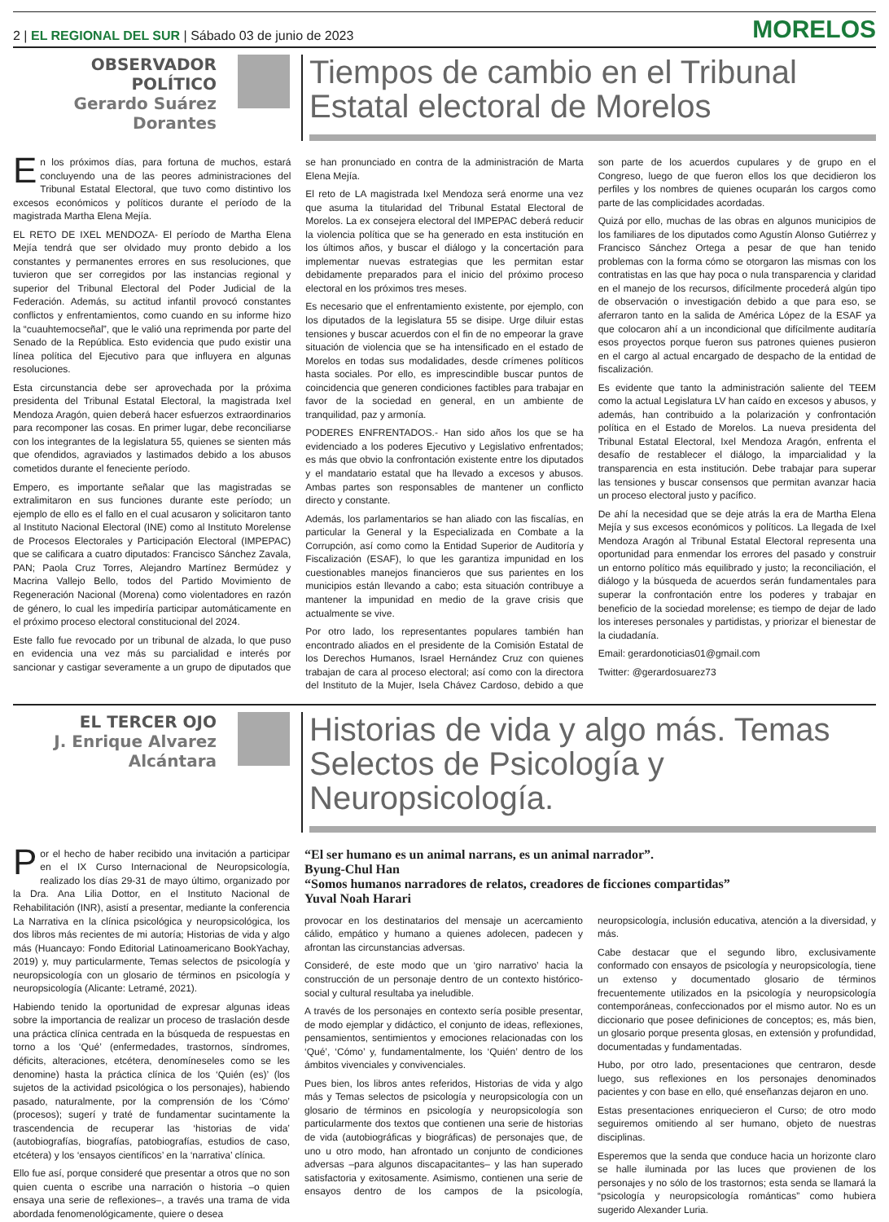2 | EL REGIONAL DEL SUR | Sábado 03 de junio de 2023
MORELOS
OBSERVADOR
POLÍTICO
Gerardo Suárez
Dorantes
Tiempos de cambio en el Tribunal Estatal electoral de Morelos
En los próximos días, para fortuna de muchos, estará concluyendo una de las peores administraciones del Tribunal Estatal Electoral, que tuvo como distintivo los excesos económicos y políticos durante el período de la magistrada Martha Elena Mejía.
EL RETO DE IXEL MENDOZA- El período de Martha Elena Mejía tendrá que ser olvidado muy pronto debido a los constantes y permanentes errores en sus resoluciones, que tuvieron que ser corregidos por las instancias regional y superior del Tribunal Electoral del Poder Judicial de la Federación. Además, su actitud infantil provocó constantes conflictos y enfrentamientos, como cuando en su informe hizo la “cuauhtemocseñal”, que le valió una reprimenda por parte del Senado de la República. Esto evidencia que pudo existir una línea política del Ejecutivo para que influyera en algunas resoluciones.
Esta circunstancia debe ser aprovechada por la próxima presidenta del Tribunal Estatal Electoral, la magistrada Ixel Mendoza Aragón, quien deberá hacer esfuerzos extraordinarios para recomponer las cosas. En primer lugar, debe reconciliarse con los integrantes de la legislatura 55, quienes se sienten más que ofendidos, agraviados y lastimados debido a los abusos cometidos durante el feneciente período.
Empero, es importante señalar que las magistradas se extralimitaron en sus funciones durante este período; un ejemplo de ello es el fallo en el cual acusaron y solicitaron tanto al Instituto Nacional Electoral (INE) como al Instituto Morelense de Procesos Electorales y Participación Electoral (IMPEPAC) que se calificara a cuatro diputados: Francisco Sánchez Zavala, PAN; Paola Cruz Torres, Alejandro Martínez Bermúdez y Macrina Vallejo Bello, todos del Partido Movimiento de Regeneración Nacional (Morena) como violentadores en razón de género, lo cual les impediría participar automáticamente en el próximo proceso electoral constitucional del 2024.
Este fallo fue revocado por un tribunal de alzada, lo que puso en evidencia una vez más su parcialidad e interés por sancionar y castigar severamente a un grupo de diputados que se han pronunciado en contra de la administración de Marta Elena Mejía.
El reto de LA magistrada Ixel Mendoza será enorme una vez que asuma la titularidad del Tribunal Estatal Electoral de Morelos. La ex consejera electoral del IMPEPAC deberá reducir la violencia política que se ha generado en esta institución en los últimos años, y buscar el diálogo y la concertación para implementar nuevas estrategias que les permitan estar debidamente preparados para el inicio del próximo proceso electoral en los próximos tres meses.
Es necesario que el enfrentamiento existente, por ejemplo, con los diputados de la legislatura 55 se disipe. Urge diluir estas tensiones y buscar acuerdos con el fin de no empeorar la grave situación de violencia que se ha intensificado en el estado de Morelos en todas sus modalidades, desde crímenes políticos hasta sociales. Por ello, es imprescindible buscar puntos de coincidencia que generen condiciones factibles para trabajar en favor de la sociedad en general, en un ambiente de tranquilidad, paz y armonía.
PODERES ENFRENTADOS.- Han sido años los que se ha evidenciado a los poderes Ejecutivo y Legislativo enfrentados; es más que obvio la confrontación existente entre los diputados y el mandatario estatal que ha llevado a excesos y abusos. Ambas partes son responsables de mantener un conflicto directo y constante.
Además, los parlamentarios se han aliado con las fiscalías, en particular la General y la Especializada en Combate a la Corrupción, así como como la Entidad Superior de Auditoría y Fiscalización (ESAF), lo que les garantiza impunidad en los cuestionables manejos financieros que sus parientes en los municipios están llevando a cabo; esta situación contribuye a mantener la impunidad en medio de la grave crisis que actualmente se vive.
Por otro lado, los representantes populares también han encontrado aliados en el presidente de la Comisión Estatal de los Derechos Humanos, Israel Hernández Cruz con quienes trabajan de cara al proceso electoral; así como con la directora del Instituto de la Mujer, Isela Chávez Cardoso, debido a que son parte de los acuerdos cupulares y de grupo en el Congreso, luego de que fueron ellos los que decidieron los perfiles y los nombres de quienes ocuparán los cargos como parte de las complicidades acordadas.
Quizá por ello, muchas de las obras en algunos municipios de los familiares de los diputados como Agustín Alonso Gutiérrez y Francisco Sánchez Ortega a pesar de que han tenido problemas con la forma cómo se otorgaron las mismas con los contratistas en las que hay poca o nula transparencia y claridad en el manejo de los recursos, difícilmente procederá algún tipo de observación o investigación debido a que para eso, se aferraron tanto en la salida de América López de la ESAF ya que colocaron ahí a un incondicional que difícilmente auditaría esos proyectos porque fueron sus patrones quienes pusieron en el cargo al actual encargado de despacho de la entidad de fiscalización.
Es evidente que tanto la administración saliente del TEEM como la actual Legislatura LV han caído en excesos y abusos, y además, han contribuido a la polarización y confrontación política en el Estado de Morelos. La nueva presidenta del Tribunal Estatal Electoral, Ixel Mendoza Aragón, enfrenta el desafío de restablecer el diálogo, la imparcialidad y la transparencia en esta institución. Debe trabajar para superar las tensiones y buscar consensos que permitan avanzar hacia un proceso electoral justo y pacífico.
De ahí la necesidad que se deje atrás la era de Martha Elena Mejía y sus excesos económicos y políticos. La llegada de Ixel Mendoza Aragón al Tribunal Estatal Electoral representa una oportunidad para enmendar los errores del pasado y construir un entorno político más equilibrado y justo; la reconciliación, el diálogo y la búsqueda de acuerdos serán fundamentales para superar la confrontación entre los poderes y trabajar en beneficio de la sociedad morelense; es tiempo de dejar de lado los intereses personales y partidistas, y priorizar el bienestar de la ciudadanía.
Email: gerardonoticias01@gmail.com
Twitter: @gerardosuarez73
EL TERCER OJO
J. Enrique Alvarez
Alcántara
Historias de vida y algo más. Temas Selectos de Psicología y Neuropsicología.
Por el hecho de haber recibido una invitación a participar en el IX Curso Internacional de Neuropsicología, realizado los días 29-31 de mayo último, organizado por la Dra. Ana Lilia Dottor, en el Instituto Nacional de Rehabilitación (INR), asistí a presentar, mediante la conferencia La Narrativa en la clínica psicológica y neuropsicológica, los dos libros más recientes de mi autoría; Historias de vida y algo más (Huancayo: Fondo Editorial Latinoamericano BookYachay, 2019) y, muy particularmente, Temas selectos de psicología y neuropsicología con un glosario de términos en psicología y neuropsicología (Alicante: Letramé, 2021).
Habiendo tenido la oportunidad de expresar algunas ideas sobre la importancia de realizar un proceso de traslación desde una práctica clínica centrada en la búsqueda de respuestas en torno a los ‘Qué’ (enfermedades, trastornos, síndromes, déficits, alteraciones, etcétera, denomíneseles como se les denomine) hasta la práctica clínica de los ‘Quién (es)’ (los sujetos de la actividad psicológica o los personajes), habiendo pasado, naturalmente, por la comprensión de los ‘Cómo’ (procesos); sugerí y traté de fundamentar sucintamente la trascendencia de recuperar las ‘historias de vida’ (autobiografías, biografías, patobiografías, estudios de caso, etcétera) y los ‘ensayos científicos’ en la ‘narrativa’ clínica.
Ello fue así, porque consideré que presentar a otros que no son quien cuenta o escribe una narración o historia –o quien ensaya una serie de reflexiones–, a través una trama de vida abordada fenomenológicamente, quiere o desea
“El ser humano es un animal narrans, es un animal narrador”.
Byung-Chul Han
“Somos humanos narradores de relatos, creadores de ficciones compartidas”
Yuval Noah Harari
provocar en los destinatarios del mensaje un acercamiento cálido, empático y humano a quienes adolecen, padecen y afrontan las circunstancias adversas.
Consideré, de este modo que un ‘giro narrativo’ hacia la construcción de un personaje dentro de un contexto histórico-social y cultural resultaba ya ineludible.
A través de los personajes en contexto sería posible presentar, de modo ejemplar y didáctico, el conjunto de ideas, reflexiones, pensamientos, sentimientos y emociones relacionadas con los ‘Qué’, ‘Cómo’ y, fundamentalmente, los ‘Quién’ dentro de los ámbitos vivenciales y convivenciales.
Pues bien, los libros antes referidos, Historias de vida y algo más y Temas selectos de psicología y neuropsicología con un glosario de términos en psicología y neuropsicología son particularmente dos textos que contienen una serie de historias de vida (autobiográficas y biográficas) de personajes que, de uno u otro modo, han afrontado un conjunto de condiciones adversas –para algunos discapacitantes– y las han superado satisfactoria y exitosamente. Asimismo, contienen una serie de ensayos dentro de los campos de la psicología, neuropsicología, inclusión educativa, atención a la diversidad, y más.
Cabe destacar que el segundo libro, exclusivamente conformado con ensayos de psicología y neuropsicología, tiene un extenso y documentado glosario de términos frecuentemente utilizados en la psicología y neuropsicología contemporáneas, confeccionados por el mismo autor. No es un diccionario que posee definiciones de conceptos; es, más bien, un glosario porque presenta glosas, en extensión y profundidad, documentadas y fundamentadas.
Hubo, por otro lado, presentaciones que centraron, desde luego, sus reflexiones en los personajes denominados pacientes y con base en ello, qué enseñanzas dejaron en uno.
Estas presentaciones enriquecieron el Curso; de otro modo seguiremos omitiendo al ser humano, objeto de nuestras disciplinas.
Esperemos que la senda que conduce hacia un horizonte claro se halle iluminada por las luces que provienen de los personajes y no sólo de los trastornos; esta senda se llamará la “psicología y neuropsicología románticas” como hubiera sugerido Alexander Luria.